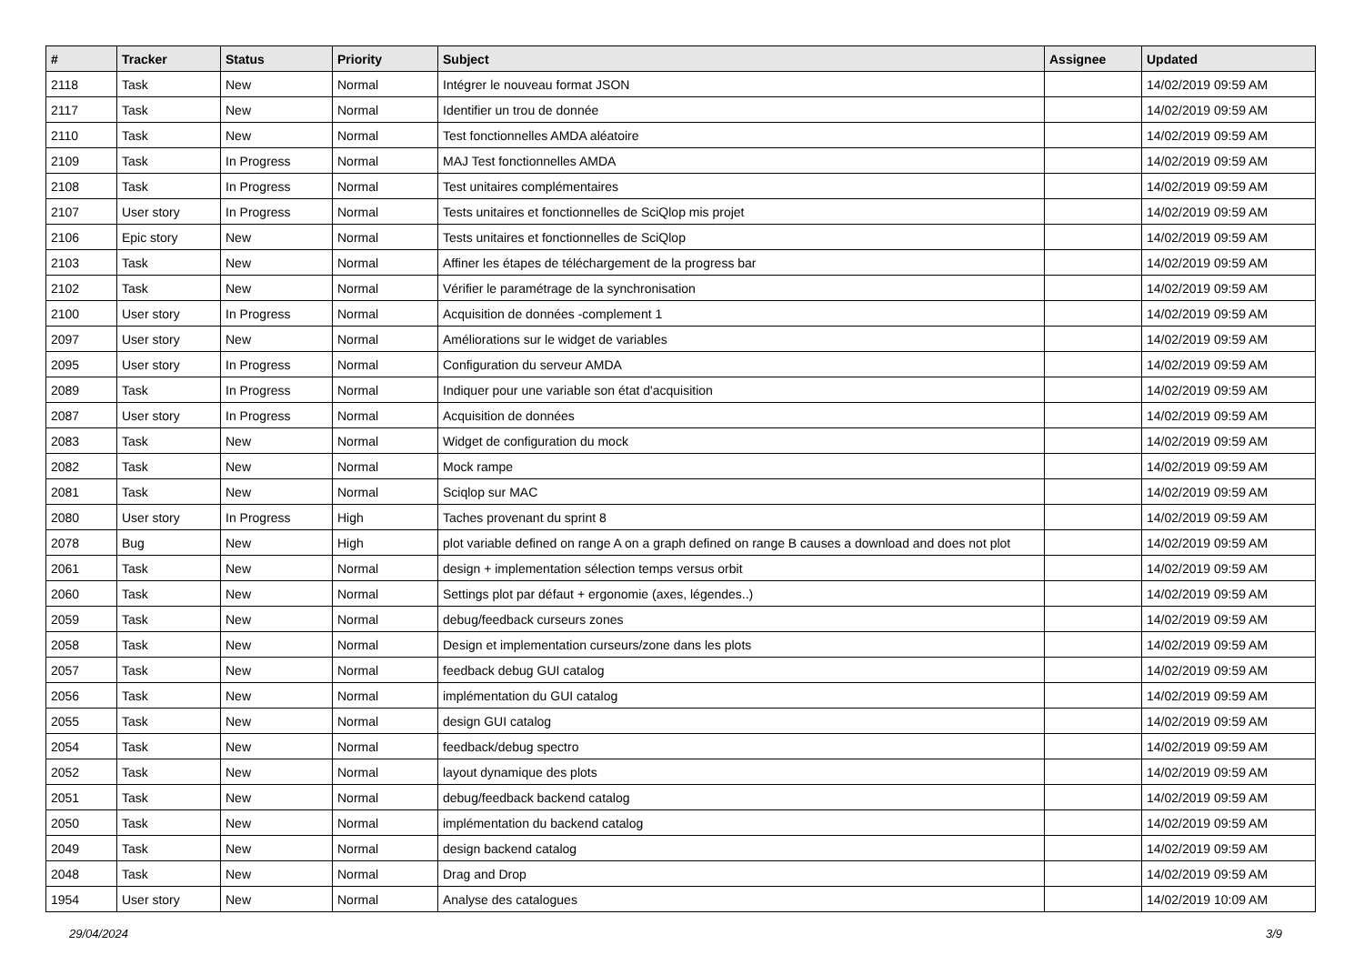| # | Tracker | Status | Priority | Subject | Assignee | Updated |
| --- | --- | --- | --- | --- | --- | --- |
| 2118 | Task | New | Normal | Intégrer le nouveau format JSON | | 14/02/2019 09:59 AM |
| 2117 | Task | New | Normal | Identifier un trou de donnée | | 14/02/2019 09:59 AM |
| 2110 | Task | New | Normal | Test fonctionnelles AMDA aléatoire | | 14/02/2019 09:59 AM |
| 2109 | Task | In Progress | Normal | MAJ Test fonctionnelles AMDA | | 14/02/2019 09:59 AM |
| 2108 | Task | In Progress | Normal | Test unitaires complémentaires | | 14/02/2019 09:59 AM |
| 2107 | User story | In Progress | Normal | Tests unitaires et fonctionnelles de SciQlop mis projet | | 14/02/2019 09:59 AM |
| 2106 | Epic story | New | Normal | Tests unitaires et fonctionnelles de SciQlop | | 14/02/2019 09:59 AM |
| 2103 | Task | New | Normal | Affiner les étapes de téléchargement de la progress bar | | 14/02/2019 09:59 AM |
| 2102 | Task | New | Normal | Vérifier le paramétrage de la synchronisation | | 14/02/2019 09:59 AM |
| 2100 | User story | In Progress | Normal | Acquisition de données -complement 1 | | 14/02/2019 09:59 AM |
| 2097 | User story | New | Normal | Améliorations sur le widget de variables | | 14/02/2019 09:59 AM |
| 2095 | User story | In Progress | Normal | Configuration du serveur AMDA | | 14/02/2019 09:59 AM |
| 2089 | Task | In Progress | Normal | Indiquer pour une variable son état d'acquisition | | 14/02/2019 09:59 AM |
| 2087 | User story | In Progress | Normal | Acquisition de données | | 14/02/2019 09:59 AM |
| 2083 | Task | New | Normal | Widget de configuration du mock | | 14/02/2019 09:59 AM |
| 2082 | Task | New | Normal | Mock rampe | | 14/02/2019 09:59 AM |
| 2081 | Task | New | Normal | Sciqlop sur MAC | | 14/02/2019 09:59 AM |
| 2080 | User story | In Progress | High | Taches provenant du sprint 8 | | 14/02/2019 09:59 AM |
| 2078 | Bug | New | High | plot variable defined on range A on a graph defined on range B causes a download and does not plot | | 14/02/2019 09:59 AM |
| 2061 | Task | New | Normal | design + implementation sélection temps versus orbit | | 14/02/2019 09:59 AM |
| 2060 | Task | New | Normal | Settings plot par défaut + ergonomie (axes, légendes..) | | 14/02/2019 09:59 AM |
| 2059 | Task | New | Normal | debug/feedback curseurs zones | | 14/02/2019 09:59 AM |
| 2058 | Task | New | Normal | Design et implementation curseurs/zone dans les plots | | 14/02/2019 09:59 AM |
| 2057 | Task | New | Normal | feedback debug GUI catalog | | 14/02/2019 09:59 AM |
| 2056 | Task | New | Normal | implémentation du GUI catalog | | 14/02/2019 09:59 AM |
| 2055 | Task | New | Normal | design GUI catalog | | 14/02/2019 09:59 AM |
| 2054 | Task | New | Normal | feedback/debug spectro | | 14/02/2019 09:59 AM |
| 2052 | Task | New | Normal | layout dynamique des plots | | 14/02/2019 09:59 AM |
| 2051 | Task | New | Normal | debug/feedback backend catalog | | 14/02/2019 09:59 AM |
| 2050 | Task | New | Normal | implémentation du backend catalog | | 14/02/2019 09:59 AM |
| 2049 | Task | New | Normal | design backend catalog | | 14/02/2019 09:59 AM |
| 2048 | Task | New | Normal | Drag and Drop | | 14/02/2019 09:59 AM |
| 1954 | User story | New | Normal | Analyse des catalogues | | 14/02/2019 10:09 AM |
29/04/2024 3/9